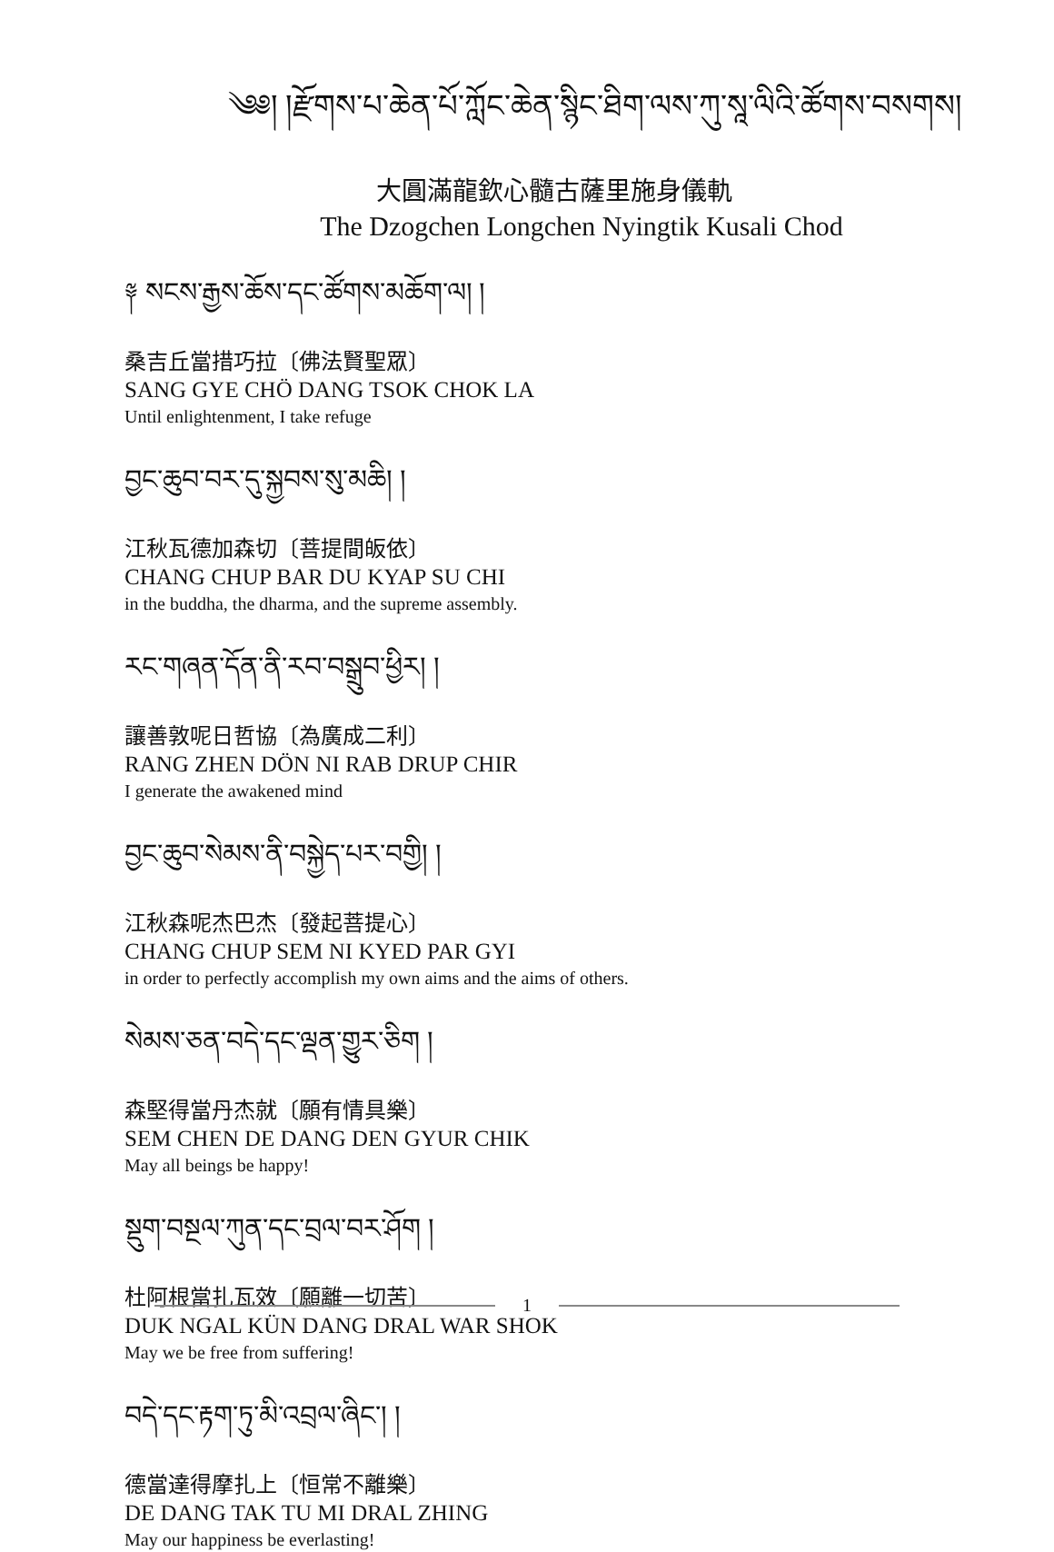༄༅། །རྫོགས་པ་ཆེན་པོ་ཀློང་ཆེན་སྙིང་ཐིག་ལས་ཀུ་སཱ་ལིའི་ཚོགས་བསགས།
大圓滿龍欽心髓古薩里施身儀軌
The Dzogchen Longchen Nyingtik Kusali Chod
༈ སངས་རྒྱས་ཆོས་དང་ཚོགས་མཆོག་ལ། །
桑吉丘當措巧拉〔佛法賢聖眾〕
SANG GYE CHÖ DANG TSOK CHOK LA
Until enlightenment, I take refuge
བྱང་ཆུབ་བར་དུ་སྐྱབས་སུ་མཆི། །
江秋瓦德加森切〔菩提間皈依〕
CHANG CHUP BAR DU KYAP SU CHI
in the buddha, the dharma, and the supreme assembly.
རང་གཞན་དོན་ནི་རབ་བསྒྲུབ་ཕྱིར། །
讓善敦呢日哲協〔為廣成二利〕
RANG ZHEN DÖN NI RAB DRUP CHIR
I generate the awakened mind
བྱང་ཆུབ་སེམས་ནི་བསྐྱེད་པར་བགྱི། །
江秋森呢杰巴杰〔發起菩提心〕
CHANG CHUP SEM NI KYED PAR GYI
in order to perfectly accomplish my own aims and the aims of others.
སེམས་ཅན་བདེ་དང་ལྡན་གྱུར་ཅིག །
森堅得當丹杰就〔願有情具樂〕
SEM CHEN DE DANG DEN GYUR CHIK
May all beings be happy!
སྡུག་བསྔལ་ཀུན་དང་བྲལ་བར་ཤོག །
杜阿根當扎瓦效〔願離一切苦〕
DUK NGAL KÜN DANG DRAL WAR SHOK
May we be free from suffering!
བདེ་དང་རྟག་ཏུ་མི་འབྲལ་ཞིང་། །
德當達得摩扎上〔恒常不離樂〕
DE DANG TAK TU MI DRAL ZHING
May our happiness be everlasting!
1